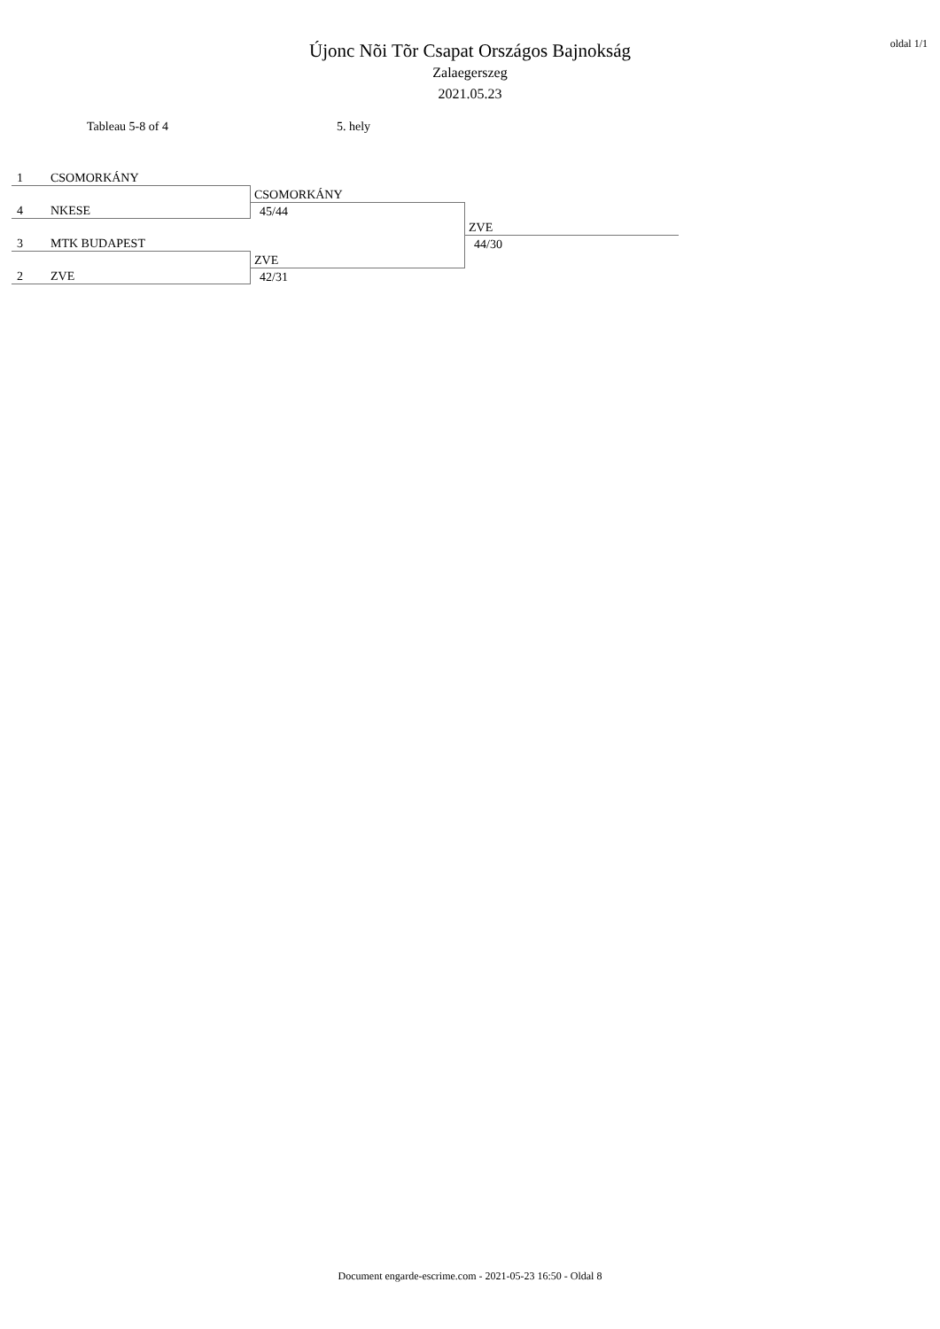Újonc Nõi Tõr Csapat Országos Bajnokság
Zalaegerszeg
2021.05.23
oldal 1/1
Tableau 5-8 of 4 5. hely
| 1 CSOMORKÁNY | | |
| | CSOMORKÁNY | |
| 4 NKESE | 45/44 | |
| | | ZVE |
| 3 MTK BUDAPEST | | 44/30 |
| | ZVE | |
| 2 ZVE | 42/31 | |
Document engarde-escrime.com - 2021-05-23 16:50 - Oldal 8